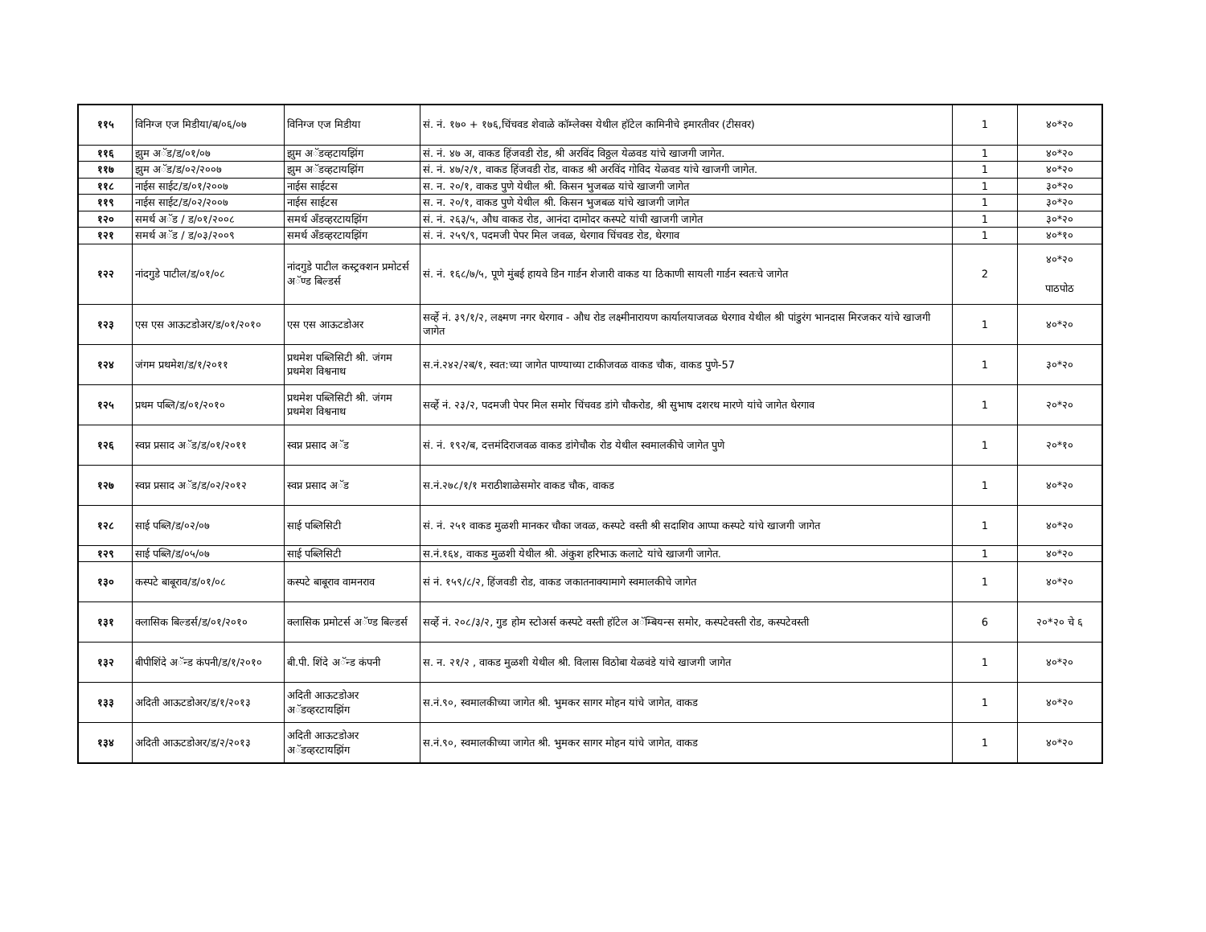| ११५ | विनिग्ज एज मिडीया/ब/०६/०७ | विनिग्ज एज मिडीया | सं. नं. १७० + १७६,चिंचवड शेवाळे कॉम्लेक्स येथील हॉटेल कामिनीचे इमारतीवर (टीसवर) | 1 | ४०*२० |
| ११६ | झुम अॅड/ड/०१/०७ | झुम अॅडव्हटायझिंग | सं. नं. ४७ अ, वाकड हिंजवडी रोड, श्री अरविंद विठ्ठल येळवड यांचे खाजगी जागेत. | 1 | ४०*२० |
| ११७ | झुम अॅड/ड/०२/२००७ | झुम अॅडव्हटायझिंग | सं. नं. ४७/२/१, वाकड हिंजवडी रोड, वाकड श्री अरविंद गोविद येळवड यांचे खाजगी जागेत. | 1 | ४०*२० |
| ११८ | नाईस साईट/ड/०१/२००७ | नाईस साईटस | स. न. २०/१, वाकड पुणे येथील श्री. किसन भुजबळ यांचे खाजगी जागेत | 1 | ३०*२० |
| ११९ | नाईस साईट/ड/०२/२००७ | नाईस साईटस | स. न. २०/१, वाकड पुणे येथील श्री. किसन भुजबळ यांचे खाजगी जागेत | 1 | ३०*२० |
| १२० | समर्थ अॅड / ड/०१/२००८ | समर्थ अँडव्हरटायझिंग | सं. नं. २६३/५, औध वाकड रोड, आनंदा दामोदर कस्पटे यांची खाजगी जागेत | 1 | ३०*२० |
| १२१ | समर्थ अॅड / ड/०३/२००९ | समर्थ अँडव्हरटायझिंग | सं. नं. २५९/९, पदमजी पेपर मिल जवळ, थेरगाव चिंचवड रोड, थेरगाव | 1 | ४०*१० |
| १२२ | नांदगुडे पाटील/ड/०१/०८ | नांदगुडे पाटील कस्ट्रक्शन प्रमोटर्स अॅण्ड बिल्डर्स | सं. नं. १६८/७/५, पूणे मुंबई हायवे डिन गार्डन शेजारी वाकड या ठिकाणी सायली गार्डन स्वतःचे जागेत | 2 | ४०*२० पाठपोठ |
| १२३ | एस एस आऊटडोअर/ड/०१/२०१० | एस एस आऊटडोअर | सर्व्हे नं. ३९/१/२, लक्ष्मण नगर थेरगाव - औध रोड लक्ष्मीनारायण कार्यालयाजवळ थेरगाव येथील श्री पांडुरंग भानदास मिरजकर यांचे खाजगी जागेत | 1 | ४०*२० |
| १२४ | जंगम प्रथमेश/ड/१/२०११ | प्रथमेश पब्लिसिटी श्री. जंगम प्रथमेश विश्वनाथ | स.नं.२४२/२ब/१, स्वत:च्या जागेत पाण्याच्या टाकीजवळ वाकड चौक, वाकड पुणे-57 | 1 | ३०*२० |
| १२५ | प्रथम पब्लि/ड/०१/२०१० | प्रथमेश पब्लिसिटी श्री. जंगम प्रथमेश विश्वनाथ | सर्व्हे नं. २३/२, पदमजी पेपर मिल समोर चिंचवड डांगे चौकरोड, श्री सुभाष दशरथ मारणे यांचे जागेत थेरगाव | 1 | २०*२० |
| १२६ | स्वप्न प्रसाद अॅड/ड/०१/२०११ | स्वप्न प्रसाद अॅड | सं. नं. १९२/ब, दत्तमंदिराजवळ वाकड डांगेचौक रोड येथील स्वमालकीचे जागेत पुणे | 1 | २०*१० |
| १२७ | स्वप्न प्रसाद अॅड/ड/०२/२०१२ | स्वप्न प्रसाद अॅड | स.नं.२७८/१/१ मराठीशाळेसमोर वाकड चौक, वाकड | 1 | ४०*२० |
| १२८ | साई पब्लि/ड/०२/०७ | साई पब्लिसिटी | सं. नं. २५१ वाकड मुळशी मानकर चौका जवळ, कस्पटे वस्ती श्री सदाशिव आप्पा कस्पटे यांचे खाजगी जागेत | 1 | ४०*२० |
| १२९ | साई पब्लि/ड/०५/०७ | साई पब्लिसिटी | स.नं.१६४, वाकड मुळशी येथील श्री. अंकुश हरिभाऊ कलाटे यांचे खाजगी जागेत. | 1 | ४०*२० |
| १३० | कस्पटे बाबूराव/ड/०१/०८ | कस्पटे बाबूराव वामनराव | सं नं. १५९/८/२, हिंजवडी रोड, वाकड जकातनाक्यामागे स्वमालकीचे जागेत | 1 | ४०*२० |
| १३१ | क्लासिक बिल्डर्स/ड/०१/२०१० | क्लासिक प्रमोटर्स अॅण्ड बिल्डर्स | सर्व्हे नं. २०८/३/२, गुड होम स्टोअर्स कस्पटे वस्ती हॉटेल अॅम्बियन्स समोर, कस्पटेवस्ती रोड, कस्पटेवस्ती | 6 | २०*२० चे ६ |
| १३२ | बीपीशिंदे अॅन्ड कंपनी/ड/१/२०१० | बी.पी. शिंदे अॅन्ड कंपनी | स. न. २१/२ , वाकड मुळशी येथील श्री. विलास विठोबा येळवंडे यांचे खाजगी जागेत | 1 | ४०*२० |
| १३३ | अदिती आऊटडोअर/ड/१/२०१३ | अदिती आऊटडोअर अॅडव्हरटायझिंग | स.नं.९०, स्वमालकीच्या जागेत श्री. भुमकर सागर मोहन यांचे जागेत, वाकड | 1 | ४०*२० |
| १३४ | अदिती आऊटडोअर/ड/२/२०१३ | अदिती आऊटडोअर अॅडव्हरटायझिंग | स.नं.९०, स्वमालकीच्या जागेत श्री. भुमकर सागर मोहन यांचे जागेत, वाकड | 1 | ४०*२० |